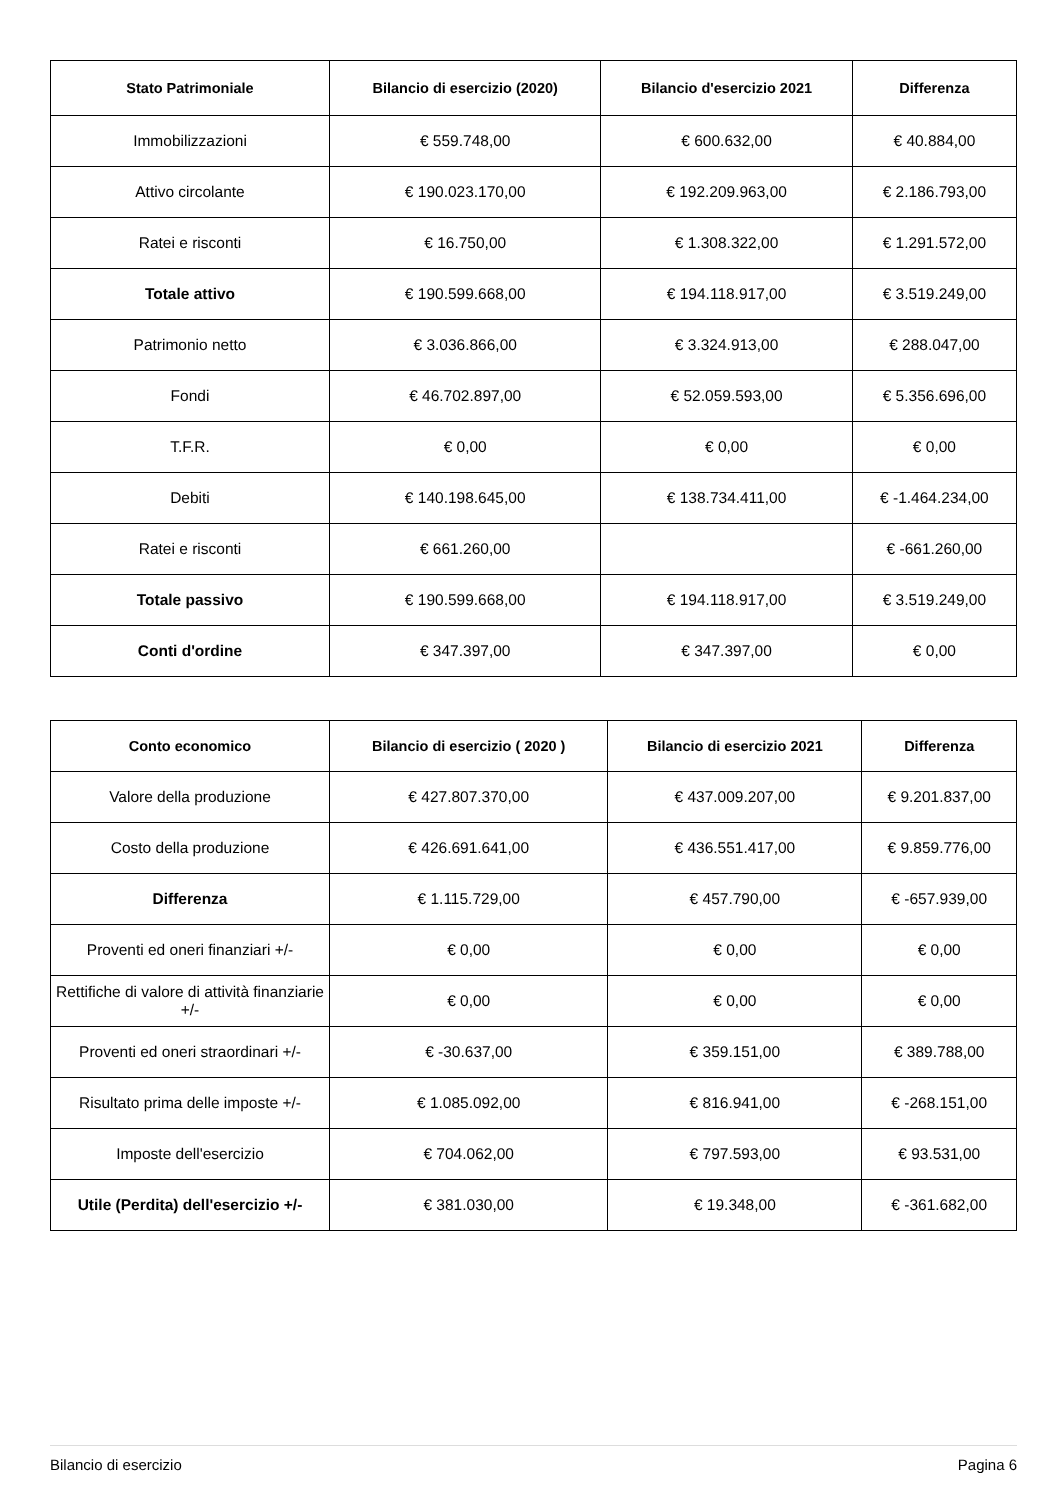| Stato Patrimoniale | Bilancio di esercizio (2020) | Bilancio d'esercizio 2021 | Differenza |
| --- | --- | --- | --- |
| Immobilizzazioni | € 559.748,00 | € 600.632,00 | € 40.884,00 |
| Attivo circolante | € 190.023.170,00 | € 192.209.963,00 | € 2.186.793,00 |
| Ratei e risconti | € 16.750,00 | € 1.308.322,00 | € 1.291.572,00 |
| Totale attivo | € 190.599.668,00 | € 194.118.917,00 | € 3.519.249,00 |
| Patrimonio netto | € 3.036.866,00 | € 3.324.913,00 | € 288.047,00 |
| Fondi | € 46.702.897,00 | € 52.059.593,00 | € 5.356.696,00 |
| T.F.R. | € 0,00 | € 0,00 | € 0,00 |
| Debiti | € 140.198.645,00 | € 138.734.411,00 | € -1.464.234,00 |
| Ratei e risconti | € 661.260,00 | | € -661.260,00 |
| Totale passivo | € 190.599.668,00 | € 194.118.917,00 | € 3.519.249,00 |
| Conti d'ordine | € 347.397,00 | € 347.397,00 | € 0,00 |
| Conto economico | Bilancio di esercizio ( 2020 ) | Bilancio di esercizio 2021 | Differenza |
| --- | --- | --- | --- |
| Valore della produzione | € 427.807.370,00 | € 437.009.207,00 | € 9.201.837,00 |
| Costo della produzione | € 426.691.641,00 | € 436.551.417,00 | € 9.859.776,00 |
| Differenza | € 1.115.729,00 | € 457.790,00 | € -657.939,00 |
| Proventi ed oneri finanziari +/- | € 0,00 | € 0,00 | € 0,00 |
| Rettifiche di valore di attività finanziarie +/- | € 0,00 | € 0,00 | € 0,00 |
| Proventi ed oneri straordinari +/- | € -30.637,00 | € 359.151,00 | € 389.788,00 |
| Risultato prima delle imposte +/- | € 1.085.092,00 | € 816.941,00 | € -268.151,00 |
| Imposte dell'esercizio | € 704.062,00 | € 797.593,00 | € 93.531,00 |
| Utile (Perdita) dell'esercizio +/- | € 381.030,00 | € 19.348,00 | € -361.682,00 |
Bilancio di esercizio Pagina 6